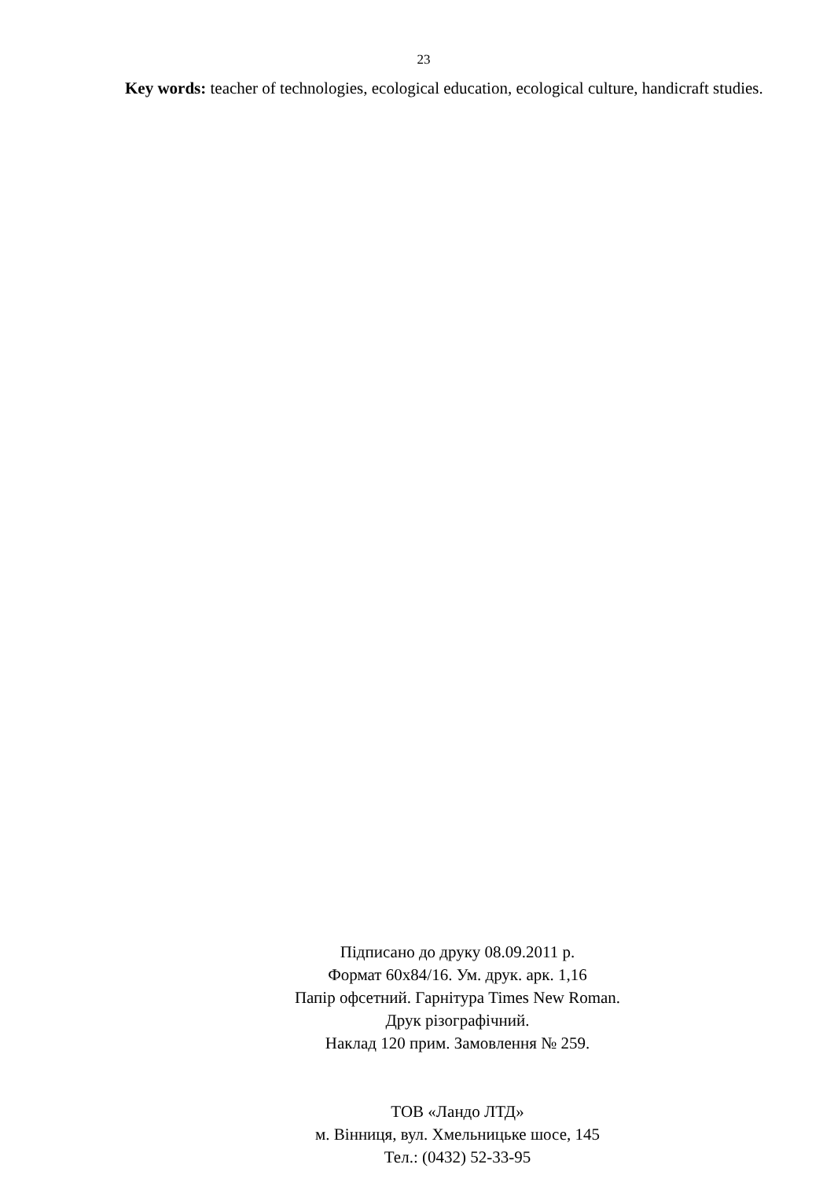23
Key words: teacher of technologies, ecological education, ecological culture, handicraft studies.
Підписано до друку 08.09.2011 р.
Формат 60х84/16. Ум. друк. арк. 1,16
Папір офсетний. Гарнітура Times New Roman.
Друк різографічний.
Наклад 120 прим. Замовлення № 259.
ТОВ «Ландо ЛТД»
м. Вінниця, вул. Хмельницьке шосе, 145
Тел.: (0432) 52-33-95